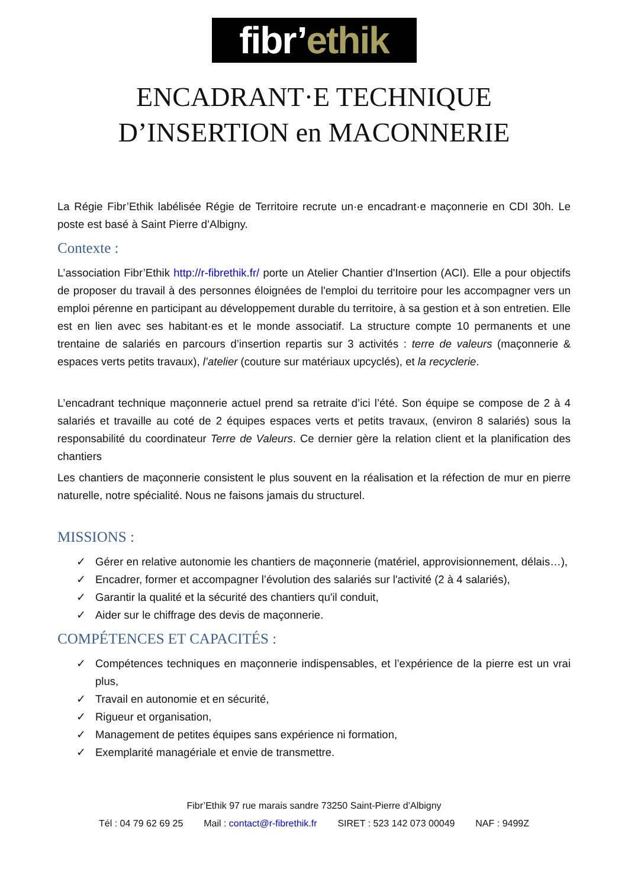fibr’ethik
ENCADRANT·E TECHNIQUE
D’INSERTION en MACONNERIE
La Régie Fibr’Ethik labélisée Régie de Territoire recrute un·e encadrant·e maçonnerie en CDI 30h. Le poste est basé à Saint Pierre d’Albigny.
Contexte :
L’association Fibr’Ethik http://r-fibrethik.fr/ porte un Atelier Chantier d'Insertion (ACI). Elle a pour objectifs de proposer du travail à des personnes éloignées de l'emploi du territoire pour les accompagner vers un emploi pérenne en participant au développement durable du territoire, à sa gestion et à son entretien. Elle est en lien avec ses habitant·es et le monde associatif. La structure compte 10 permanents et une trentaine de salariés en parcours d’insertion repartis sur 3 activités : terre de valeurs (maçonnerie & espaces verts petits travaux), l’atelier (couture sur matériaux upcyclés), et la recyclerie.
L’encadrant technique maçonnerie actuel prend sa retraite d’ici l’été. Son équipe se compose de 2 à 4 salariés et travaille au coté de 2 équipes espaces verts et petits travaux, (environ 8 salariés) sous la responsabilité du coordinateur Terre de Valeurs. Ce dernier gère la relation client et la planification des chantiers
Les chantiers de maçonnerie consistent le plus souvent en la réalisation et la réfection de mur en pierre naturelle, notre spécialité. Nous ne faisons jamais du structurel.
MISSIONS :
✓ Gérer en relative autonomie les chantiers de maçonnerie (matériel, approvisionnement, délais…),
✓ Encadrer, former et accompagner l’évolution des salariés sur l'activité (2 à 4 salariés),
✓ Garantir la qualité et la sécurité des chantiers qu'il conduit,
✓ Aider sur le chiffrage des devis de maçonnerie.
COMPÉTENCES ET CAPACITÉS :
✓ Compétences techniques en maçonnerie indispensables, et l’expérience de la pierre est un vrai plus,
✓ Travail en autonomie et en sécurité,
✓ Rigueur et organisation,
✓ Management de petites équipes sans expérience ni formation,
✓ Exemplarité managériale et envie de transmettre.
Fibr’Ethik 97 rue marais sandre 73250 Saint-Pierre d’Albigny
Tél : 04 79 62 69 25 Mail : contact@r-fibrethik.fr SIRET : 523 142 073 00049 NAF : 9499Z